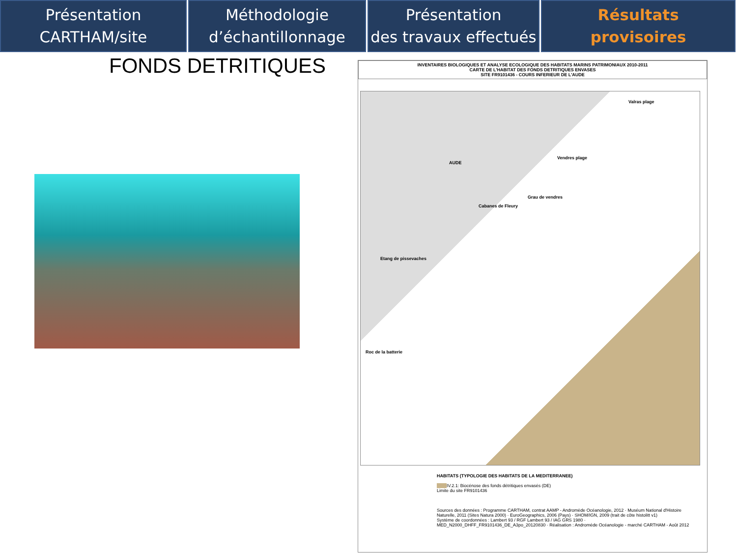Présentation
CARTHAM/site
Méthodologie
d’échantillonnage
Présentation
des travaux effectués
Résultats
provisoires
FONDS DETRITIQUES
INVENTAIRES BIOLOGIQUES ET ANALYSE ECOLOGIQUE DES HABITATS MARINS PATRIMONIAUX 2010-2011
CARTE DE L'HABITAT DES FONDS DETRITIQUES ENVASES
SITE FR9101436 - COURS INFERIEUR DE L'AUDE
Valras plage
Vendres plage
AUDE
Grau de vendres
Cabanes de Fleury
Etang de pissevaches
Roc de la batterie
HABITATS (TYPOLOGIE DES HABITATS DE LA MEDITERRANEE)
IV.2.1: Biocénose des fonds détritiques envasés (DE)
Limite du site FR9101436
Sources des données : Programme CARTHAM, contrat AAMP - Andromède Océanologie, 2012 · Muséum National d'Histoire Naturelle, 2011 (Sites Natura 2000) · EuroGeographics, 2006 (Pays) · SHOM/IGN, 2009 (trait de côte histolitt v1)
Système de coordonnées : Lambert 93 / RGF Lambert 93 / IAG GRS 1980 · MED_N2000_DHFF_FR9101436_DE_A3po_20120830 · Réalisation : Andromède Océanologie - marché CARTHAM - Août 2012